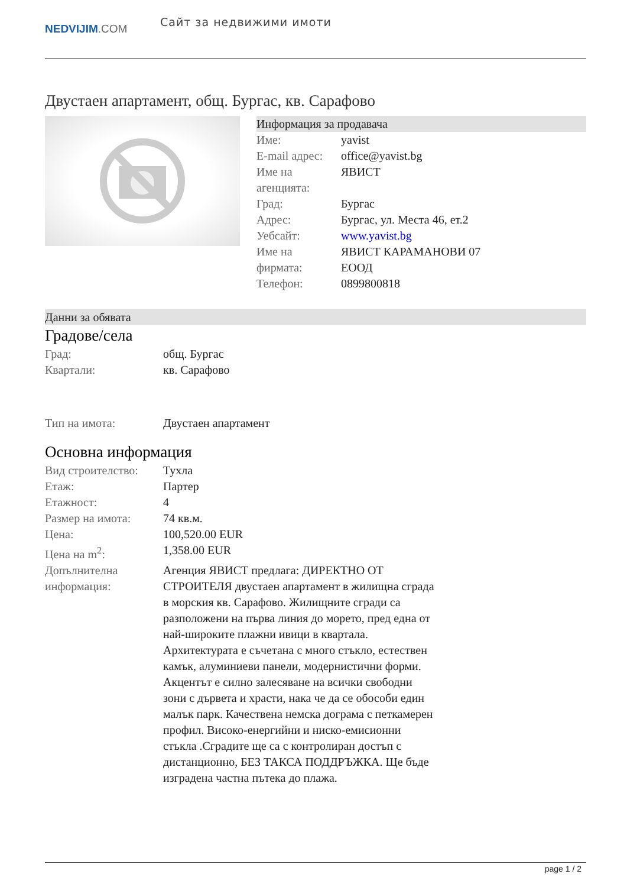NEDVIJIM.COM
Сайт за недвижими имоти
Двустаен апартамент, общ. Бургас, кв. Сарафово
Информация за продавача
| Име: | yavist |
| E-mail адрес: | office@yavist.bg |
| Име на агенцията: | ЯВИСТ |
| Град: | Бургас |
| Адрес: | Бургас, ул. Места 46, ет.2 |
| Уебсайт: | www.yavist.bg |
| Име на фирмата: | ЯВИСТ КАРАМАНОВИ 07 ЕООД |
| Телефон: | 0899800818 |
Данни за обявата
Градове/села
| Град: | общ. Бургас |
| Квартали: | кв. Сарафово |
| Тип на имота: | Двустаен апартамент |
Основна информация
| Вид строителство: | Тухла |
| Етаж: | Партер |
| Етажност: | 4 |
| Размер на имота: | 74 кв.м. |
| Цена: | 100,520.00 EUR |
| Цена на m<sup>2</sup>: | 1,358.00 EUR |
| Допълнителна информация: | Агенция ЯВИСТ предлага: ДИРЕКТНО ОТ СТРОИТЕЛЯ двустаен апартамент в жилищна сграда в морския кв. Сарафово. Жилищните сгради са разположени на първа линия до морето, пред една от най-широките плажни ивици в квартала. Архитектурата е съчетана с много стъкло, естествен камък, алуминиеви панели, модернистични форми. Акцентът е силно залесяване на всички свободни зони с дървета и храсти, нака че да се обособи един малък парк. Качествена немска дограма с петкамерен профил. Високо-енергийни и ниско-емисионни стъкла .Сградите ще са с контролиран достъп с дистанционно, БЕЗ ТАКСА ПОДДРЪЖКА. Ще бъде изградена частна пътека до плажа. |
page 1 / 2